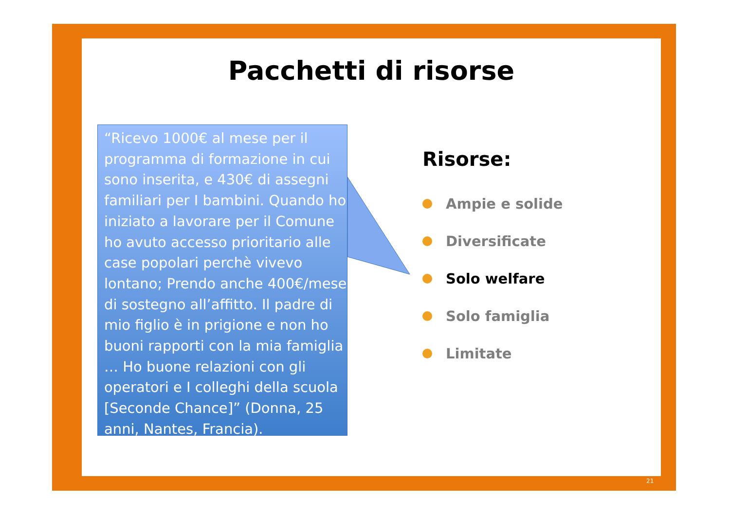Pacchetti di risorse
“Ricevo 1000€ al mese per il programma di formazione in cui sono inserita, e 430€ di assegni familiari per I bambini. Quando ho iniziato a lavorare per il Comune ho avuto accesso prioritario alle case popolari perchè vivevo lontano; Prendo anche 400€/mese di sostegno all’affitto. Il padre di mio figlio è in prigione e non ho buoni rapporti con la mia famiglia … Ho buone relazioni con gli operatori e I colleghi della scuola [Seconde Chance]” (Donna, 25 anni, Nantes, Francia).
Risorse:
Ampie e solide
Diversificate
Solo welfare
Solo famiglia
Limitate
21